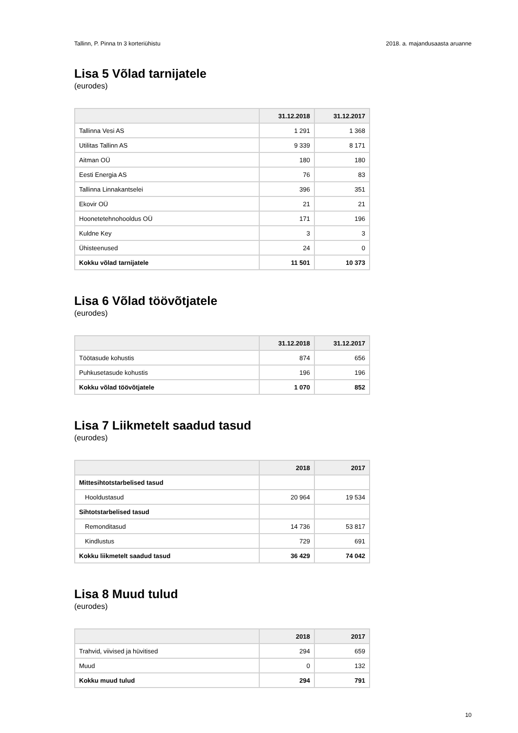Tallinn, P. Pinna tn 3 korteriühistu 2018. a. majandusaasta aruanne
Lisa 5 Võlad tarnijatele
(eurodes)
| | 31.12.2018 | 31.12.2017 |
| --- | --- | --- |
| Tallinna Vesi AS | 1 291 | 1 368 |
| Utilitas Tallinn AS | 9 339 | 8 171 |
| Aitman OÜ | 180 | 180 |
| Eesti Energia AS | 76 | 83 |
| Tallinna Linnakantselei | 396 | 351 |
| Ekovir OÜ | 21 | 21 |
| Hoonetetehnohooldus OÜ | 171 | 196 |
| Kuldne Key | 3 | 3 |
| Ühisteenused | 24 | 0 |
| Kokku võlad tarnijatele | 11 501 | 10 373 |
Lisa 6 Võlad töövõtjatele
(eurodes)
| | 31.12.2018 | 31.12.2017 |
| --- | --- | --- |
| Töötasude kohustis | 874 | 656 |
| Puhkusetasude kohustis | 196 | 196 |
| Kokku võlad töövõtjatele | 1 070 | 852 |
Lisa 7 Liikmetelt saadud tasud
(eurodes)
| | 2018 | 2017 |
| --- | --- | --- |
| Mittesihtotstarbelised tasud | | |
| Hooldustasud | 20 964 | 19 534 |
| Sihtotstarbelised tasud | | |
| Remonditasud | 14 736 | 53 817 |
| Kindlustus | 729 | 691 |
| Kokku liikmetelt saadud tasud | 36 429 | 74 042 |
Lisa 8 Muud tulud
(eurodes)
| | 2018 | 2017 |
| --- | --- | --- |
| Trahvid, viivised ja hüvitised | 294 | 659 |
| Muud | 0 | 132 |
| Kokku muud tulud | 294 | 791 |
10